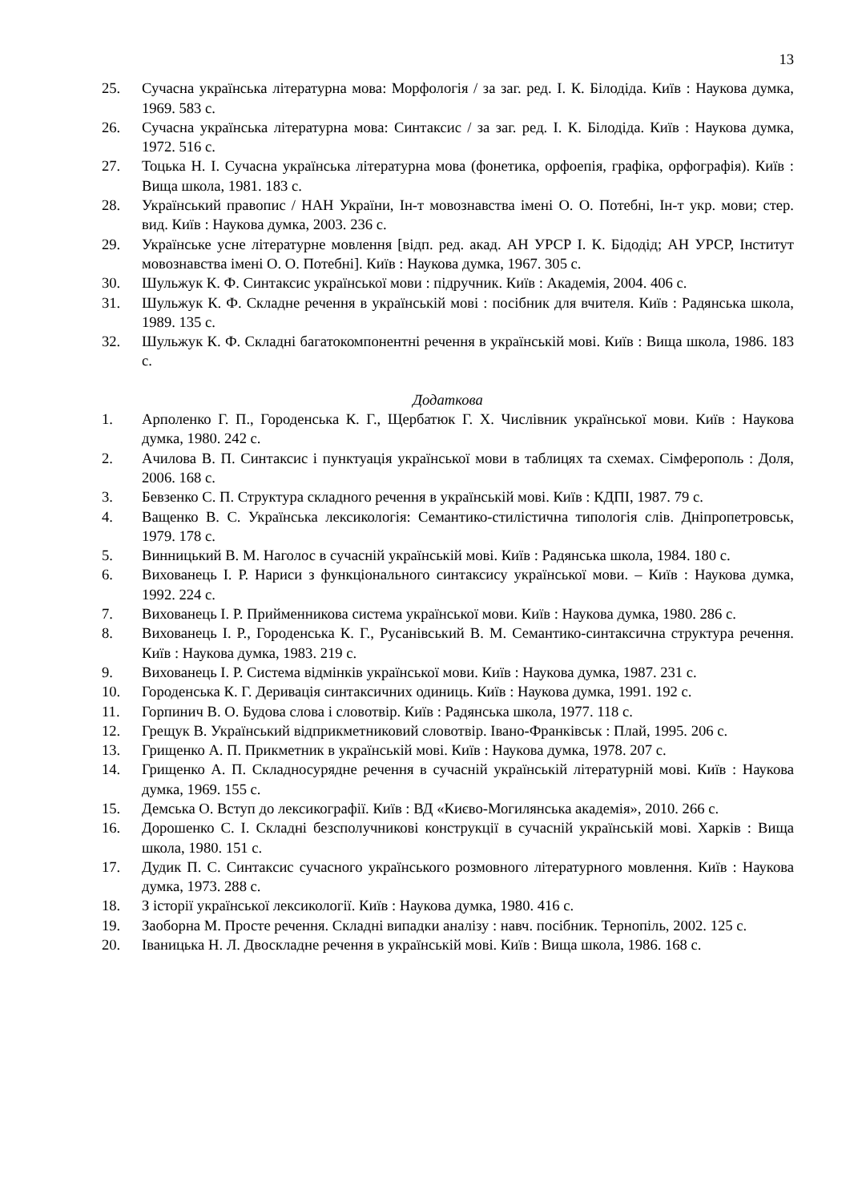13
25. Сучасна українська літературна мова: Морфологія / за заг. ред. І. К. Білодіда. Київ : Наукова думка, 1969. 583 с.
26. Сучасна українська літературна мова: Синтаксис / за заг. ред. І. К. Білодіда. Київ : Наукова думка, 1972. 516 с.
27. Тоцька Н. І. Сучасна українська літературна мова (фонетика, орфоепія, графіка, орфографія). Київ : Вища школа, 1981. 183 с.
28. Український правопис / НАН України, Ін-т мовознавства імені О. О. Потебні, Ін-т укр. мови; стер. вид. Київ : Наукова думка, 2003. 236 с.
29. Українське усне літературне мовлення [відп. ред. акад. АН УРСР І. К. Бідодід; АН УРСР, Інститут мовознавства імені О. О. Потебні]. Київ : Наукова думка, 1967. 305 с.
30. Шульжук К. Ф. Синтаксис української мови : підручник. Київ : Академія, 2004. 406 с.
31. Шульжук К. Ф. Складне речення в українській мові : посібник для вчителя. Київ : Радянська школа, 1989. 135 с.
32. Шульжук К. Ф. Складні багатокомпонентні речення в українській мові. Київ : Вища школа, 1986. 183 с.
Додаткова
1. Арполенко Г. П., Городенська К. Г., Щербатюк Г. Х. Числівник української мови. Київ : Наукова думка, 1980. 242 с.
2. Ачилова В. П. Синтаксис і пунктуація української мови в таблицях та схемах. Сімферополь : Доля, 2006. 168 с.
3. Бевзенко С. П. Структура складного речення в українській мові. Київ : КДПІ, 1987. 79 с.
4. Ващенко В. С. Українська лексикологія: Семантико-стилістична типологія слів. Дніпропетровськ, 1979. 178 с.
5. Винницький В. М. Наголос в сучасній українській мові. Київ : Радянська школа, 1984. 180 с.
6. Вихованець І. Р. Нариси з функціонального синтаксису української мови. – Київ : Наукова думка, 1992. 224 с.
7. Вихованець І. Р. Прийменникова система української мови. Київ : Наукова думка, 1980. 286 с.
8. Вихованець І. Р., Городенська К. Г., Русанівський В. М. Семантико-синтаксична структура речення. Київ : Наукова думка, 1983. 219 с.
9. Вихованець І. Р. Система відмінків української мови. Київ : Наукова думка, 1987. 231 с.
10. Городенська К. Г. Деривація синтаксичних одиниць. Київ : Наукова думка, 1991. 192 с.
11. Горпинич В. О. Будова слова і словотвір. Київ : Радянська школа, 1977. 118 с.
12. Грещук В. Український відприкметниковий словотвір. Івано-Франківськ : Плай, 1995. 206 с.
13. Грищенко А. П. Прикметник в українській мові. Київ : Наукова думка, 1978. 207 с.
14. Грищенко А. П. Складносурядне речення в сучасній українській літературній мові. Київ : Наукова думка, 1969. 155 с.
15. Демська О. Вступ до лексикографії. Київ : ВД «Києво-Могилянська академія», 2010. 266 с.
16. Дорошенко С. І. Складні безсполучникові конструкції в сучасній українській мові. Харків : Вища школа, 1980. 151 с.
17. Дудик П. С. Синтаксис сучасного українського розмовного літературного мовлення. Київ : Наукова думка, 1973. 288 с.
18. З історії української лексикології. Київ : Наукова думка, 1980. 416 с.
19. Заоборна М. Просте речення. Складні випадки аналізу : навч. посібник. Тернопіль, 2002. 125 с.
20. Іваницька Н. Л. Двоскладне речення в українській мові. Київ : Вища школа, 1986. 168 с.